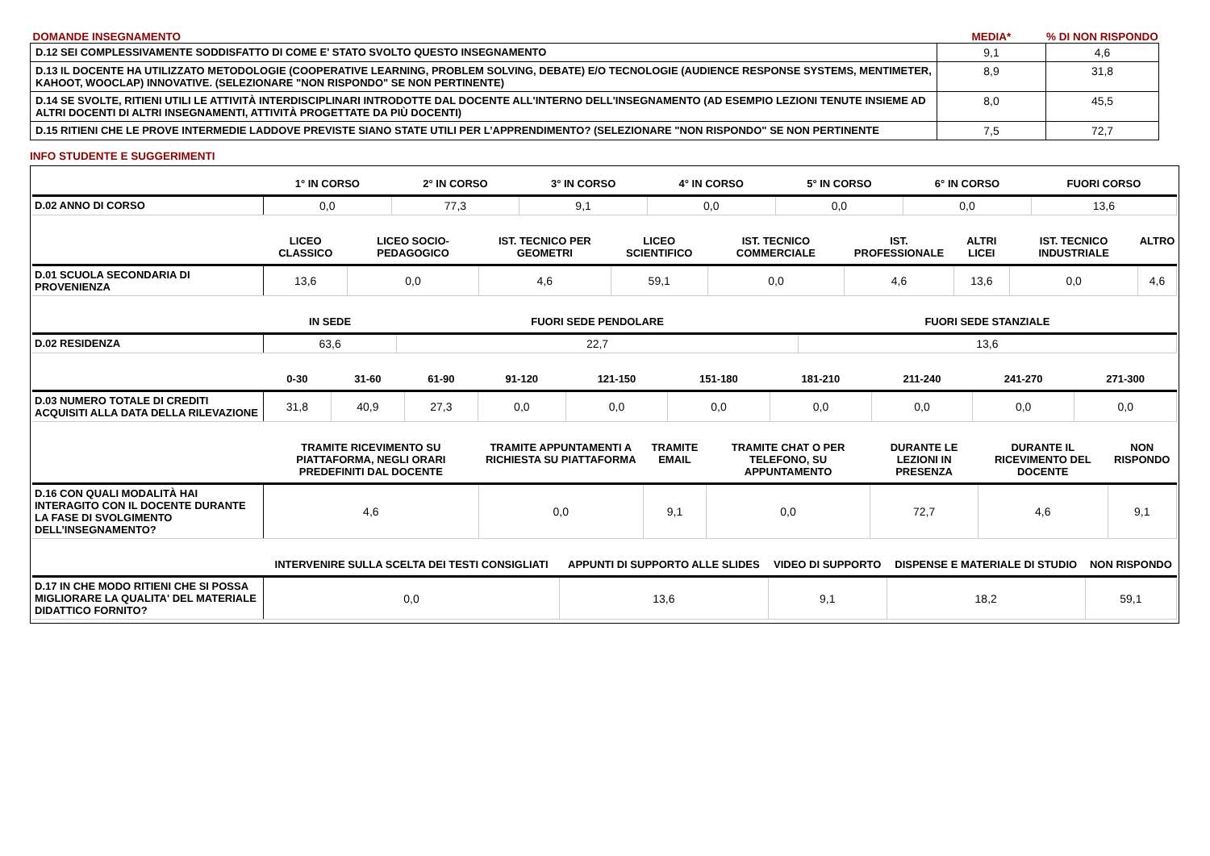| DOMANDE INSEGNAMENTO | MEDIA* | % DI NON RISPONDO |
| D.12 SEI COMPLESSIVAMENTE SODDISFATTO DI COME E' STATO SVOLTO QUESTO INSEGNAMENTO | 9,1 | 4,6 |
| D.13 IL DOCENTE HA UTILIZZATO METODOLOGIE (COOPERATIVE LEARNING, PROBLEM SOLVING, DEBATE) E/O TECNOLOGIE (AUDIENCE RESPONSE SYSTEMS, MENTIMETER, KAHOOT, WOOCLAP) INNOVATIVE. (SELEZIONARE "NON RISPONDO" SE NON PERTINENTE) | 8,9 | 31,8 |
| D.14 SE SVOLTE, RITIENI UTILI LE ATTIVITÀ INTERDISCIPLINARI INTRODOTTE DAL DOCENTE ALL'INTERNO DELL'INSEGNAMENTO (AD ESEMPIO LEZIONI TENUTE INSIEME AD ALTRI DOCENTI DI ALTRI INSEGNAMENTI, ATTIVITÀ PROGETTATE DA PIÙ DOCENTI) | 8,0 | 45,5 |
| D.15 RITIENI CHE LE PROVE INTERMEDIE LADDOVE PREVISTE SIANO STATE UTILI PER L’APPRENDIMENTO? (SELEZIONARE "NON RISPONDO" SE NON PERTINENTE | 7,5 | 72,7 |
INFO STUDENTE E SUGGERIMENTI
| | 1° IN CORSO | 2° IN CORSO | 3° IN CORSO | 4° IN CORSO | 5° IN CORSO | 6° IN CORSO | FUORI CORSO |
| --- | --- | --- | --- | --- | --- | --- | --- |
| D.02 ANNO DI CORSO | 0,0 | 77,3 | 9,1 | 0,0 | 0,0 | 0,0 | 13,6 |
| | LICEO CLASSICO | LICEO SOCIO-PEDAGOGICO | IST. TECNICO PER GEOMETRI | LICEO SCIENTIFICO | IST. TECNICO COMMERCIALE | IST. PROFESSIONALE | ALTRI LICEI | IST. TECNICO INDUSTRIALE | ALTRO |
| --- | --- | --- | --- | --- | --- | --- | --- | --- | --- |
| D.01 SCUOLA SECONDARIA DI PROVENIENZA | 13,6 | 0,0 | 4,6 | 59,1 | 0,0 | 4,6 | 13,6 | 0,0 | 4,6 |
| | IN SEDE | FUORI SEDE PENDOLARE | FUORI SEDE STANZIALE |
| --- | --- | --- | --- |
| D.02 RESIDENZA | 63,6 | 22,7 | 13,6 |
| | 0-30 | 31-60 | 61-90 | 91-120 | 121-150 | 151-180 | 181-210 | 211-240 | 241-270 | 271-300 |
| --- | --- | --- | --- | --- | --- | --- | --- | --- | --- | --- |
| D.03 NUMERO TOTALE DI CREDITI ACQUISITI ALLA DATA DELLA RILEVAZIONE | 31,8 | 40,9 | 27,3 | 0,0 | 0,0 | 0,0 | 0,0 | 0,0 | 0,0 | 0,0 |
| | TRAMITE RICEVIMENTO SU PIATTAFORMA, NEGLI ORARI PREDEFINITI DAL DOCENTE | TRAMITE APPUNTAMENTI A RICHIESTA SU PIATTAFORMA | TRAMITE EMAIL | TRAMITE CHAT O PER TELEFONO, SU APPUNTAMENTO | DURANTE LE LEZIONI IN PRESENZA | DURANTE IL RICEVIMENTO DEL DOCENTE | NON RISPONDO |
| --- | --- | --- | --- | --- | --- | --- | --- |
| D.16 CON QUALI MODALITÀ HAI INTERAGITO CON IL DOCENTE DURANTE LA FASE DI SVOLGIMENTO DELL’INSEGNAMENTO? | 4,6 | 0,0 | 9,1 | 0,0 | 72,7 | 4,6 | 9,1 |
| | INTERVENIRE SULLA SCELTA DEI TESTI CONSIGLIATI | APPUNTI DI SUPPORTO ALLE SLIDES | VIDEO DI SUPPORTO | DISPENSE E MATERIALE DI STUDIO | NON RISPONDO |
| --- | --- | --- | --- | --- | --- |
| D.17 IN CHE MODO RITIENI CHE SI POSSA MIGLIORARE LA QUALITA' DEL MATERIALE DIDATTICO FORNITO? | 0,0 | 13,6 | 9,1 | 18,2 | 59,1 |